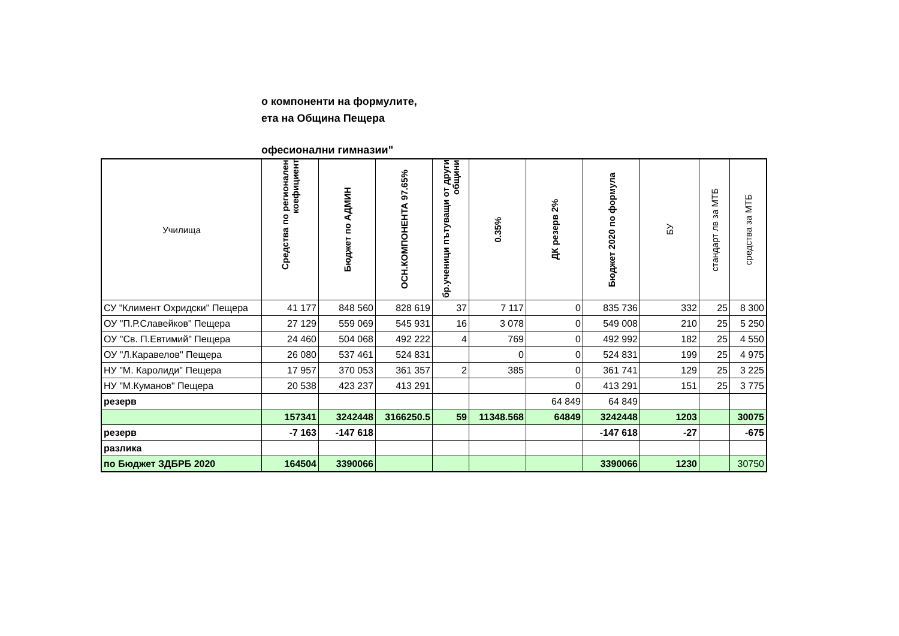о компоненти на формулите,
ета на Община Пещера
офесионални гимназии"
| Училища | Средства по регионален коефициент | Бюджет по АДМИН | ОСН.КОМПОНЕНТА 97.65% | бр.ученици пътуващи от други общини | 0.35% | ДК резерв 2% | Бюджет 2020 по формула | БУ | стандарт лв за МТБ | средства за МТБ |
| --- | --- | --- | --- | --- | --- | --- | --- | --- | --- | --- |
| СУ "Климент Охридски" Пещера | 41 177 | 848 560 | 828 619 | 37 | 7 117 | 0 | 835 736 | 332 | 25 | 8 300 |
| ОУ "П.Р.Славейков" Пещера | 27 129 | 559 069 | 545 931 | 16 | 3 078 | 0 | 549 008 | 210 | 25 | 5 250 |
| ОУ "Св. П.Евтимий" Пещера | 24 460 | 504 068 | 492 222 | 4 | 769 | 0 | 492 992 | 182 | 25 | 4 550 |
| ОУ "Л.Каравелов" Пещера | 26 080 | 537 461 | 524 831 | | 0 | 0 | 524 831 | 199 | 25 | 4 975 |
| НУ "М. Каролиди" Пещера | 17 957 | 370 053 | 361 357 | 2 | 385 | 0 | 361 741 | 129 | 25 | 3 225 |
| НУ "М.Куманов" Пещера | 20 538 | 423 237 | 413 291 | | | 0 | 413 291 | 151 | 25 | 3 775 |
| резерв | | | | | | 64 849 | 64 849 | | | |
| | 157341 | 3242448 | 3166250.5 | 59 | 11348.568 | 64849 | 3242448 | 1203 | | 30075 |
| резерв | -7 163 | -147 618 | | | | | -147 618 | -27 | | -675 |
| разлика | | | | | | | | | | |
| по Бюджет ЗДБРБ 2020 | 164504 | 3390066 | | | | | 3390066 | 1230 | | 30750 |